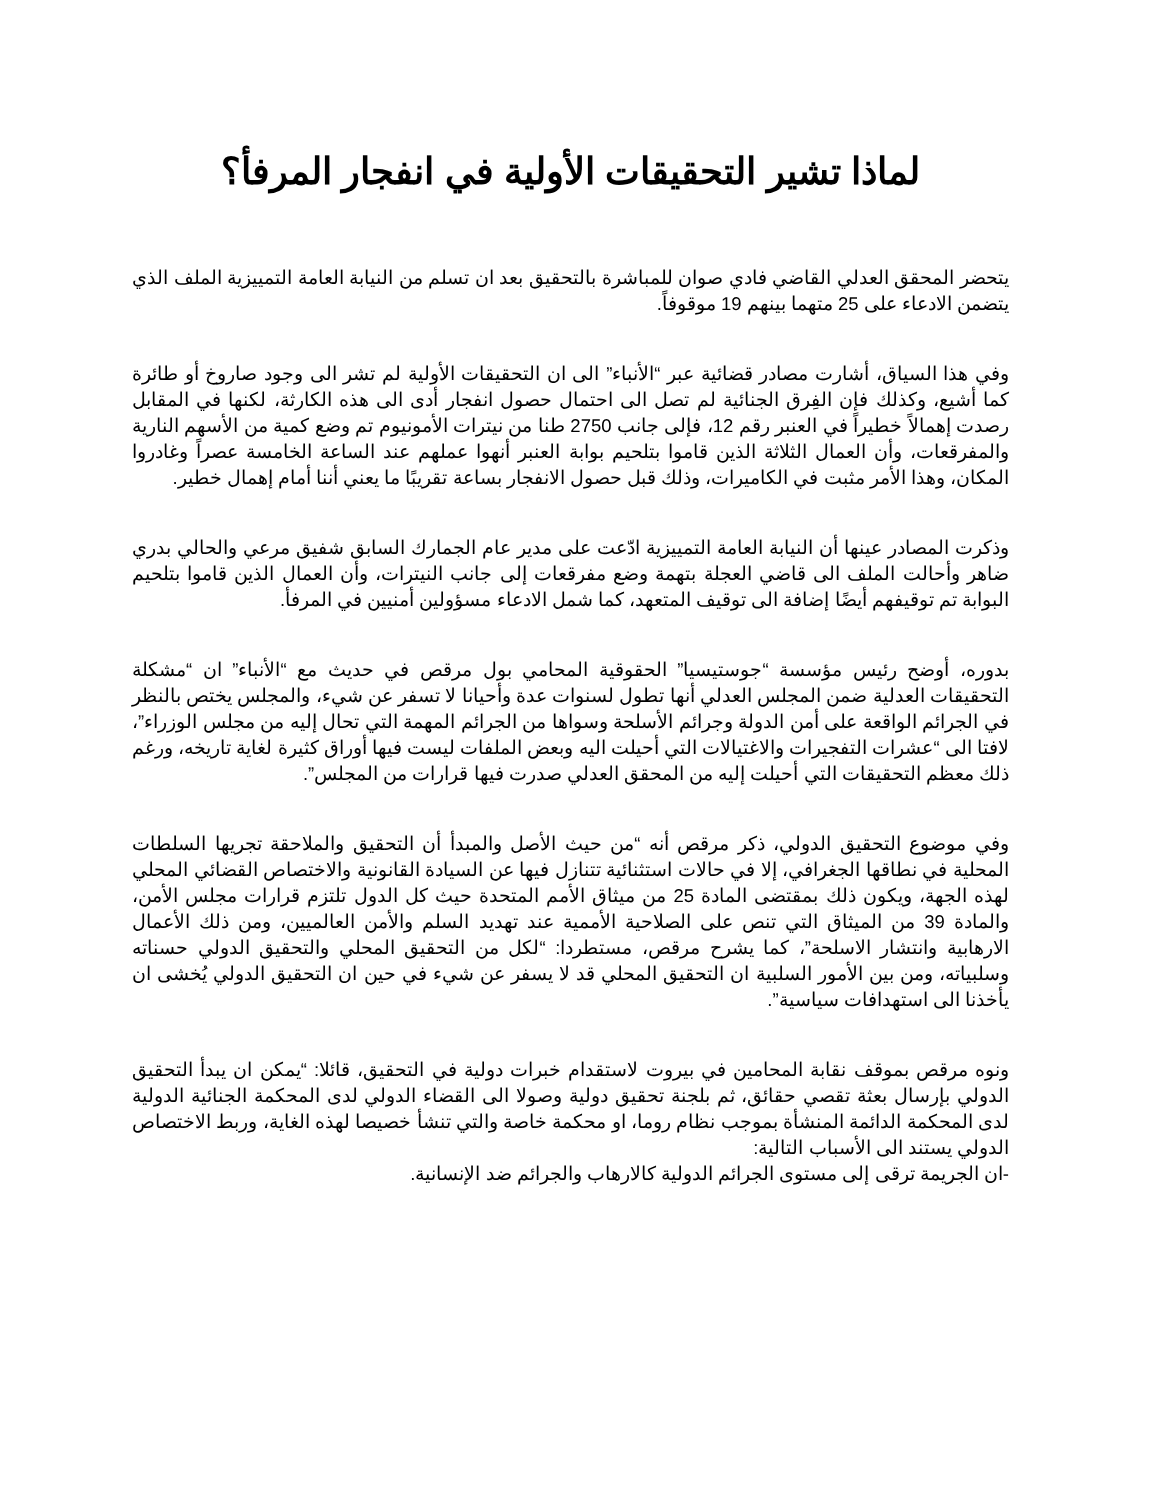لماذا تشير التحقيقات الأولية في انفجار المرفأ؟
يتحضر المحقق العدلي القاضي فادي صوان للمباشرة بالتحقيق بعد ان تسلم من النيابة العامة التمييزية الملف الذي يتضمن الادعاء على 25 متهما بينهم 19 موقوفاً.
وفي هذا السياق، أشارت مصادر قضائية عبر “الأنباء” الى ان التحقيقات الأولية لم تشر الى وجود صاروخ أو طائرة كما أشيع، وكذلك فإن الفِرق الجنائية لم تصل الى احتمال حصول انفجار أدى الى هذه الكارثة، لكنها في المقابل رصدت إهمالاً خطيراً في العنبر رقم 12، فإلى جانب 2750 طنا من نيترات الأمونيوم تم وضع كمية من الأسهم النارية والمفرقعات، وأن العمال الثلاثة الذين قاموا بتلحيم بوابة العنبر أنهوا عملهم عند الساعة الخامسة عصراً وغادروا المكان، وهذا الأمر مثبت في الكاميرات، وذلك قبل حصول الانفجار بساعة تقريبًا ما يعني أننا أمام إهمال خطير.
وذكرت المصادر عينها أن النيابة العامة التمييزية ادّعت على مدير عام الجمارك السابق شفيق مرعي والحالي بدري ضاهر وأحالت الملف الى قاضي العجلة بتهمة وضع مفرقعات إلى جانب النيترات، وأن العمال الذين قاموا بتلحيم البوابة تم توقيفهم أيضًا إضافة الى توقيف المتعهد، كما شمل الادعاء مسؤولين أمنيين في المرفأ.
بدوره، أوضح رئيس مؤسسة “جوستيسيا” الحقوقية المحامي بول مرقص في حديث مع “الأنباء” ان “مشكلة التحقيقات العدلية ضمن المجلس العدلي أنها تطول لسنوات عدة وأحيانا لا تسفر عن شيء، والمجلس يختص بالنظر في الجرائم الواقعة على أمن الدولة وجرائم الأسلحة وسواها من الجرائم المهمة التي تحال إليه من مجلس الوزراء”، لافتا الى “عشرات التفجيرات والاغتيالات التي أحيلت اليه وبعض الملفات ليست فيها أوراق كثيرة لغاية تاريخه، ورغم ذلك معظم التحقيقات التي أحيلت إليه من المحقق العدلي صدرت فيها قرارات من المجلس”.
وفي موضوع التحقيق الدولي، ذكر مرقص أنه “من حيث الأصل والمبدأ أن التحقيق والملاحقة تجريها السلطات المحلية في نطاقها الجغرافي، إلا في حالات استثنائية تتنازل فيها عن السيادة القانونية والاختصاص القضائي المحلي لهذه الجهة، ويكون ذلك بمقتضى المادة 25 من ميثاق الأمم المتحدة حيث كل الدول تلتزم قرارات مجلس الأمن، والمادة 39 من الميثاق التي تنص على الصلاحية الأممية عند تهديد السلم والأمن العالميين، ومن ذلك الأعمال الارهابية وانتشار الاسلحة”، كما يشرح مرقص، مستطردا: “لكل من التحقيق المحلي والتحقيق الدولي حسناته وسلبياته، ومن بين الأمور السلبية ان التحقيق المحلي قد لا يسفر عن شيء في حين ان التحقيق الدولي يُخشى ان يأخذنا الى استهدافات سياسية”.
ونوه مرقص بموقف نقابة المحامين في بيروت لاستقدام خبرات دولية في التحقيق، قائلا: “يمكن ان يبدأ التحقيق الدولي بإرسال بعثة تقصي حقائق، ثم بلجنة تحقيق دولية وصولا الى القضاء الدولي لدى المحكمة الجنائية الدولية لدى المحكمة الدائمة المنشأة بموجب نظام روما، او محكمة خاصة والتي تنشأ خصيصا لهذه الغاية، وربط الاختصاص الدولي يستند الى الأسباب التالية:
-ان الجريمة ترقى إلى مستوى الجرائم الدولية كالارهاب والجرائم ضد الإنسانية.